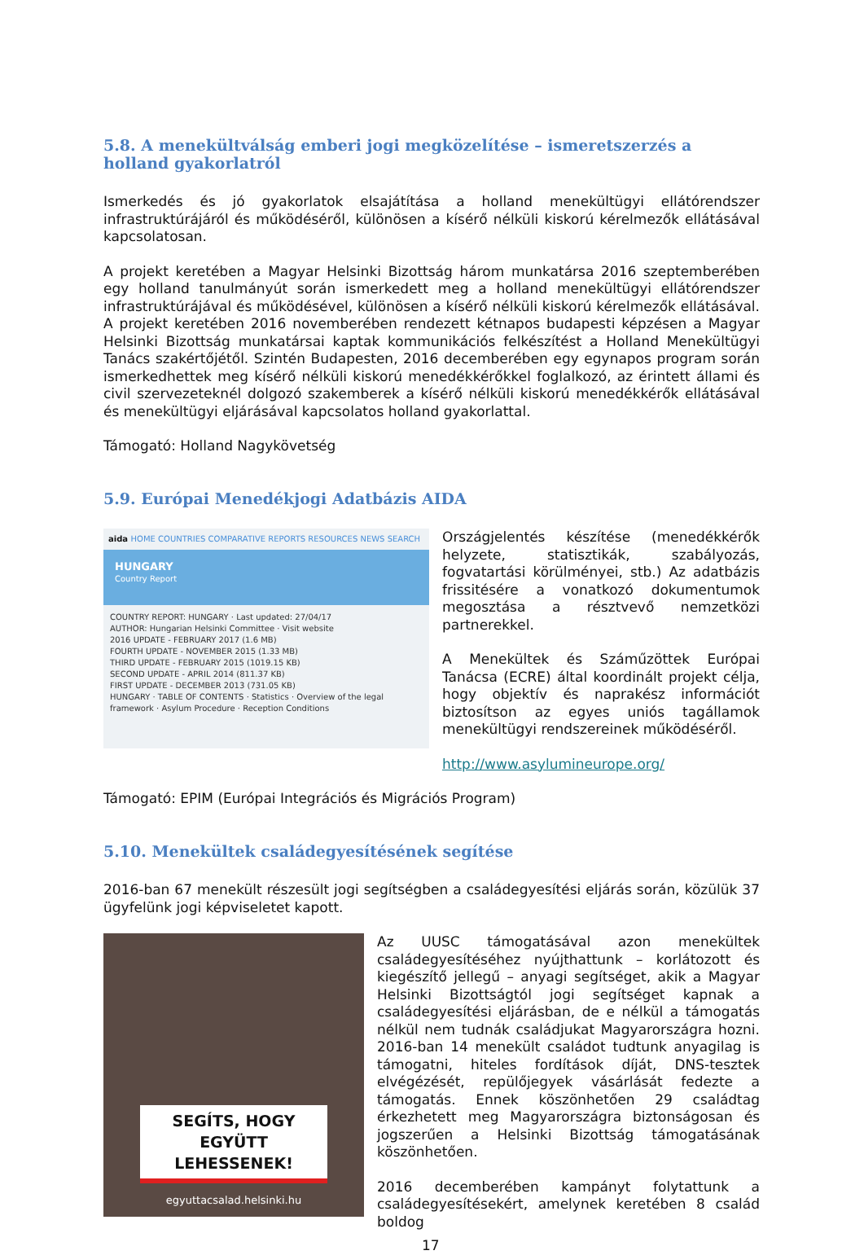5.8. A menekültválság emberi jogi megközelítése – ismeretszerzés a holland gyakorlatról
Ismerkedés és jó gyakorlatok elsajátítása a holland menekültügyi ellátórendszer infrastruktúrájáról és működéséről, különösen a kísérő nélküli kiskorú kérelmezők ellátásával kapcsolatosan.
A projekt keretében a Magyar Helsinki Bizottság három munkatársa 2016 szeptemberében egy holland tanulmányút során ismerkedett meg a holland menekültügyi ellátórendszer infrastruktúrájával és működésével, különösen a kísérő nélküli kiskorú kérelmezők ellátásával. A projekt keretében 2016 novemberében rendezett kétnapos budapesti képzésen a Magyar Helsinki Bizottság munkatársai kaptak kommunikációs felkészítést a Holland Menekültügyi Tanács szakértőjétől. Szintén Budapesten, 2016 decemberében egy egynapos program során ismerkedhettek meg kísérő nélküli kiskorú menedékkérőkkel foglalkozó, az érintett állami és civil szervezeteknél dolgozó szakemberek a kísérő nélküli kiskorú menedékkérők ellátásával és menekültügyi eljárásával kapcsolatos holland gyakorlattal.
Támogató: Holland Nagykövetség
5.9. Európai Menedékjogi Adatbázis AIDA
aida HOME COUNTRIES COMPARATIVE REPORTS RESOURCES NEWS SEARCH
HUNGARY
Country Report
COUNTRY REPORT: HUNGARY · Last updated: 27/04/17
AUTHOR: Hungarian Helsinki Committee · Visit website
2016 UPDATE - FEBRUARY 2017 (1.6 MB)
FOURTH UPDATE - NOVEMBER 2015 (1.33 MB)
THIRD UPDATE - FEBRUARY 2015 (1019.15 KB)
SECOND UPDATE - APRIL 2014 (811.37 KB)
FIRST UPDATE - DECEMBER 2013 (731.05 KB)
HUNGARY · TABLE OF CONTENTS · Statistics · Overview of the legal framework · Asylum Procedure · Reception Conditions
Országjelentés készítése (menedékkérők helyzete, statisztikák, szabályozás, fogvatartási körülményei, stb.) Az adatbázis frissitésére a vonatkozó dokumentumok megosztása a résztvevő nemzetközi partnerekkel.
A Menekültek és Száműzöttek Európai Tanácsa (ECRE) által koordinált projekt célja, hogy objektív és naprakész információt biztosítson az egyes uniós tagállamok menekültügyi rendszereinek működéséről.
http://www.asylumineurope.org/
Támogató: EPIM (Európai Integrációs és Migrációs Program)
5.10. Menekültek családegyesítésének segítése
2016-ban 67 menekült részesült jogi segítségben a családegyesítési eljárás során, közülük 37 ügyfelünk jogi képviseletet kapott.
SEGÍTS, HOGY EGYÜTT LEHESSENEK!
egyuttacsalad.helsinki.hu
Az UUSC támogatásával azon menekültek családegyesítéséhez nyújthattunk – korlátozott és kiegészítő jellegű – anyagi segítséget, akik a Magyar Helsinki Bizottságtól jogi segítséget kapnak a családegyesítési eljárásban, de e nélkül a támogatás nélkül nem tudnák családjukat Magyarországra hozni. 2016-ban 14 menekült családot tudtunk anyagilag is támogatni, hiteles fordítások díját, DNS-tesztek elvégézését, repülőjegyek vásárlását fedezte a támogatás. Ennek köszönhetően 29 családtag érkezhetett meg Magyarországra biztonságosan és jogszerűen a Helsinki Bizottság támogatásának köszönhetően.
2016 decemberében kampányt folytattunk a családegyesítésekért, amelynek keretében 8 család boldog
17